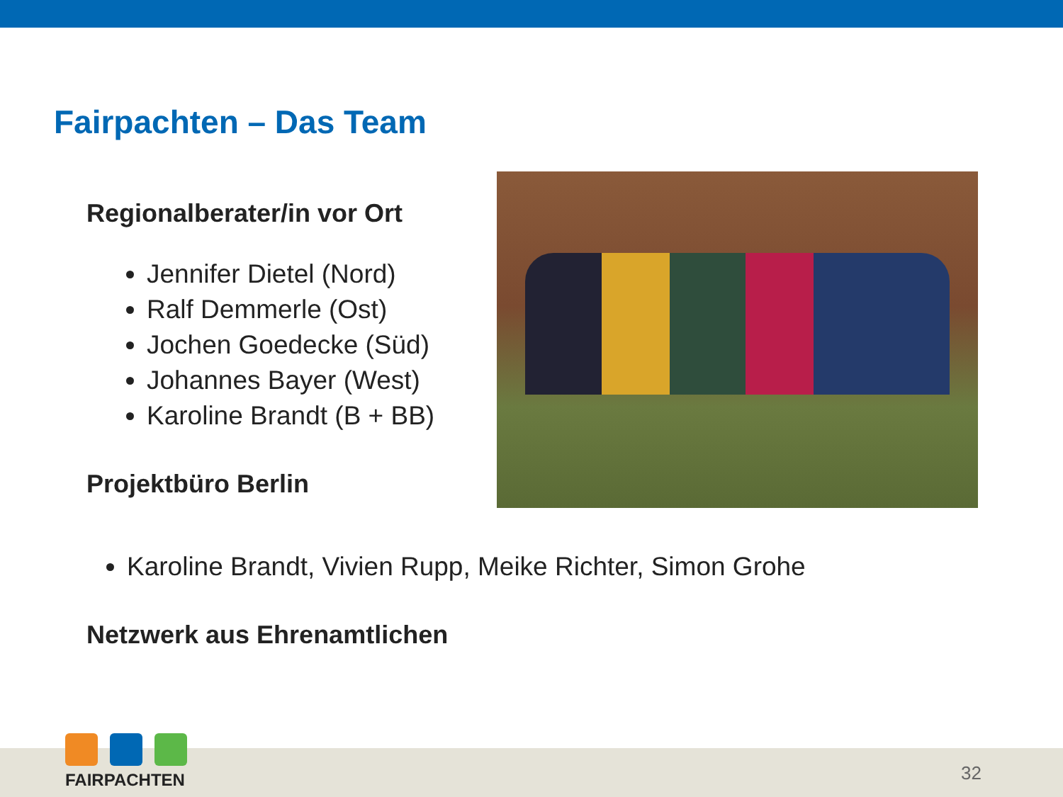Fairpachten – Das Team
Regionalberater/in vor Ort
Jennifer Dietel (Nord)
Ralf Demmerle (Ost)
Jochen Goedecke (Süd)
Johannes Bayer (West)
Karoline Brandt (B + BB)
Projektbüro Berlin
Karoline Brandt, Vivien Rupp, Meike Richter, Simon Grohe
Netzwerk aus Ehrenamtlichen
FAIRPACHTEN 32